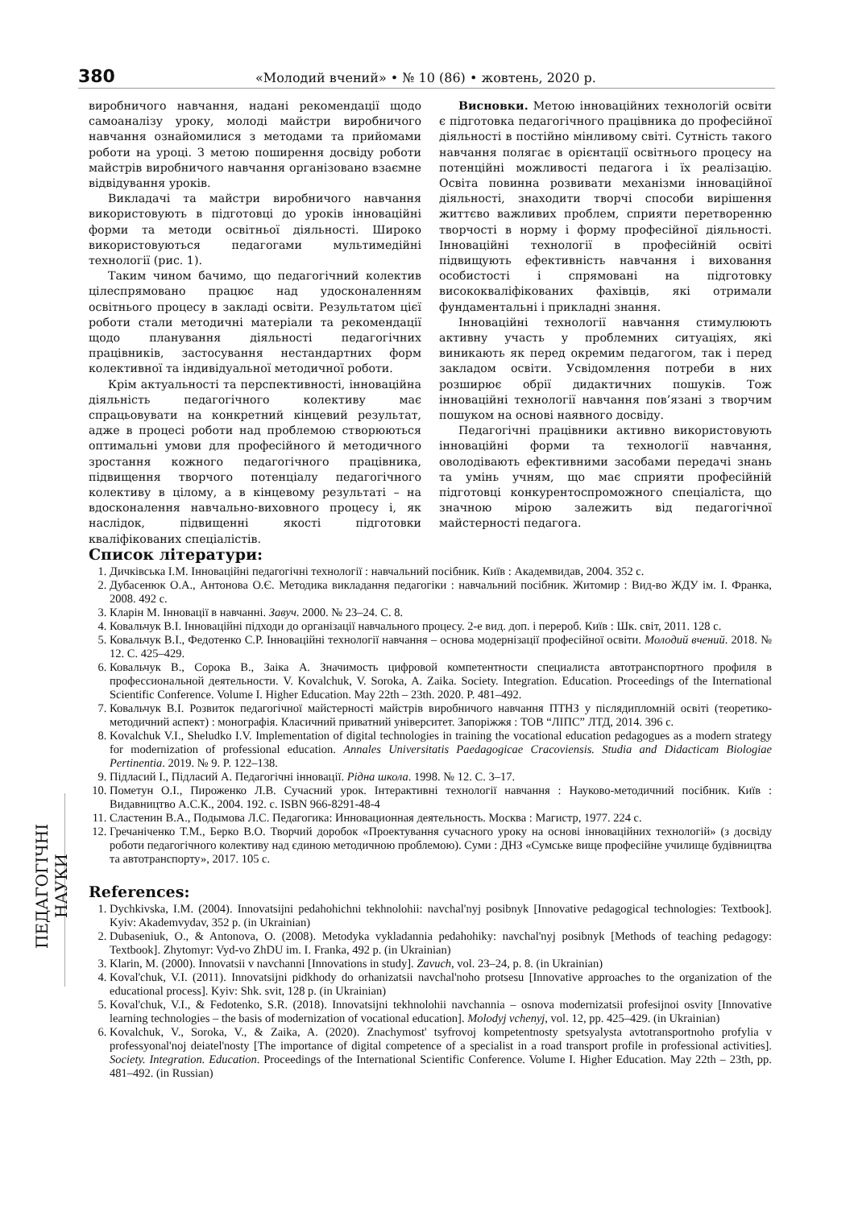380 «Молодий вчений» • № 10 (86) • жовтень, 2020 р.
виробничого навчання, надані рекомендації щодо самоаналізу уроку, молоді майстри виробничого навчання ознайомилися з методами та прийомами роботи на уроці. З метою поширення досвіду роботи майстрів виробничого навчання організовано взаємне відвідування уроків.
Викладачі та майстри виробничого навчання використовують в підготовці до уроків інноваційні форми та методи освітньої діяльності. Широко використовуються педагогами мультимедійні технології (рис. 1).
Таким чином бачимо, що педагогічний колектив цілеспрямовано працює над удосконаленням освітнього процесу в закладі освіти. Результатом цієї роботи стали методичні матеріали та рекомендації щодо планування діяльності педагогічних працівників, застосування нестандартних форм колективної та індивідуальної методичної роботи.
Крім актуальності та перспективності, інноваційна діяльність педагогічного колективу має спрацьовувати на конкретний кінцевий результат, адже в процесі роботи над проблемою створюються оптимальні умови для професійного й методичного зростання кожного педагогічного працівника, підвищення творчого потенціалу педагогічного колективу в цілому, а в кінцевому результаті – на вдосконалення навчально-виховного процесу і, як наслідок, підвищенні якості підготовки кваліфікованих спеціалістів.
Висновки. Метою інноваційних технологій освіти є підготовка педагогічного працівника до професійної діяльності в постійно мінливому світі. Сутність такого навчання полягає в орієнтації освітнього процесу на потенційні можливості педагога і їх реалізацію. Освіта повинна розвивати механізми інноваційної діяльності, знаходити творчі способи вирішення життєво важливих проблем, сприяти перетворенню творчості в норму і форму професійної діяльності. Інноваційні технології в професійній освіті підвищують ефективність навчання і виховання особистості і спрямовані на підготовку висококваліфікованих фахівців, які отримали фундаментальні і прикладні знання.
Інноваційні технології навчання стимулюють активну участь у проблемних ситуаціях, які виникають як перед окремим педагогом, так і перед закладом освіти. Усвідомлення потреби в них розширює обрії дидактичних пошуків. Тож інноваційні технології навчання пов’язані з творчим пошуком на основі наявного досвіду.
Педагогічні працівники активно використовують інноваційні форми та технології навчання, оволодівають ефективними засобами передачі знань та умінь учням, що має сприяти професійній підготовці конкурентоспроможного спеціаліста, що значною мірою залежить від педагогічної майстерності педагога.
ПЕДАГОГІЧНІ НАУКИ
Список літератури:
1. Дичківська І.М. Інноваційні педагогічні технології : навчальний посібник. Київ : Академвидав, 2004. 352 с.
2. Дубасенюк О.А., Антонова О.Є. Методика викладання педагогіки : навчальний посібник. Житомир : Вид-во ЖДУ ім. І. Франка, 2008. 492 с.
3. Кларін М. Інновації в навчанні. Завуч. 2000. № 23–24. С. 8.
4. Ковальчук В.І. Інноваційні підходи до організації навчального процесу. 2-е вид. доп. і перероб. Київ : Шк. світ, 2011. 128 с.
5. Ковальчук В.І., Федотенко С.Р. Інноваційні технології навчання – основа модернізації професійної освіти. Молодий вчений. 2018. № 12. С. 425–429.
6. Ковальчук В., Сорока В., Заіка А. Значимость цифровой компетентности специалиста автотранспортного профиля в профессиональной деятельности. V. Kovalchuk, V. Soroka, A. Zaika. Society. Integration. Education. Proceedings of the International Scientific Conference. Volume I. Higher Education. May 22th – 23th. 2020. P. 481–492.
7. Ковальчук В.І. Розвиток педагогічної майстерності майстрів виробничого навчання ПТНЗ у післядипломній освіті (теоретико-методичний аспект) : монографія. Класичний приватний університет. Запоріжжя : ТОВ “ЛІПС” ЛТД, 2014. 396 с.
8. Kovalchuk V.I., Sheludko I.V. Implementation of digital technologies in training the vocational education pedagogues as a modern strategy for modernization of professional education. Annales Universitatis Paedagogicae Cracoviensis. Studia and Didacticam Biologiae Pertinentia. 2019. № 9. P. 122–138.
9. Підласий І., Підласий А. Педагогічні інновації. Рідна школа. 1998. № 12. С. 3–17.
10. Пометун О.І., Пироженко Л.В. Сучасний урок. Інтерактивні технології навчання : Науково-методичний посібник. Київ : Видавництво А.С.К., 2004. 192. с. ISBN 966-8291-48-4
11. Сластенин В.А., Подымова Л.С. Педагогика: Инновационная деятельность. Москва : Магистр, 1977. 224 с.
12. Гречаніченко Т.М., Берко В.О. Творчий доробок «Проектування сучасного уроку на основі інноваційних технологій» (з досвіду роботи педагогічного колективу над єдиною методичною проблемою). Суми : ДНЗ «Сумське вище професійне училище будівництва та автотранспорту», 2017. 105 с.
References:
1. Dychkivska, I.M. (2004). Innovatsijni pedahohichni tekhnolohii: navchal'nyj posibnyk [Innovative pedagogical technologies: Textbook]. Kyiv: Akademvydav, 352 p. (in Ukrainian)
2. Dubaseniuk, O., & Antonova, O. (2008). Metodyka vykladannia pedahohiky: navchal'nyj posibnyk [Methods of teaching pedagogy: Textbook]. Zhytomyr: Vyd-vo ZhDU im. I. Franka, 492 p. (in Ukrainian)
3. Klarin, M. (2000). Innovatsii v navchanni [Innovations in study]. Zavuch, vol. 23–24, p. 8. (in Ukrainian)
4. Koval'chuk, V.I. (2011). Innovatsijni pidkhody do orhanizatsii navchal'noho protsesu [Innovative approaches to the organization of the educational process]. Kyiv: Shk. svit, 128 p. (in Ukrainian)
5. Koval'chuk, V.I., & Fedotenko, S.R. (2018). Innovatsijni tekhnolohii navchannia – osnova modernizatsii profesijnoi osvity [Innovative learning technologies – the basis of modernization of vocational education]. Molodyj vchenyj, vol. 12, pp. 425–429. (in Ukrainian)
6. Kovalchuk, V., Soroka, V., & Zaika, A. (2020). Znachymost' tsyfrovoj kompetentnosty spetsyalysta avtotransportnoho profylia v professyonal'noj deiatel'nosty [The importance of digital competence of a specialist in a road transport profile in professional activities]. Society. Integration. Education. Proceedings of the International Scientific Conference. Volume I. Higher Education. May 22th – 23th, pp. 481–492. (in Russian)